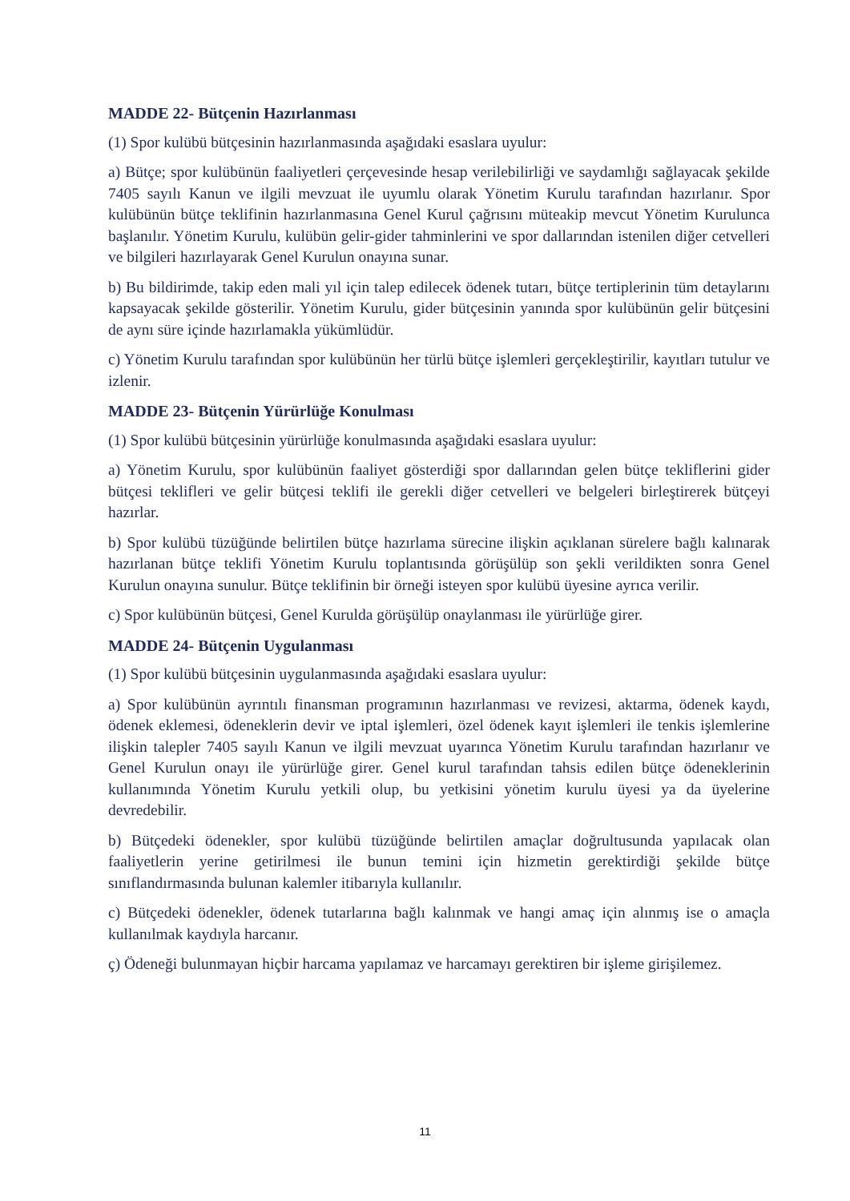MADDE 22- Bütçenin Hazırlanması
(1) Spor kulübü bütçesinin hazırlanmasında aşağıdaki esaslara uyulur:
a) Bütçe; spor kulübünün faaliyetleri çerçevesinde hesap verilebilirliği ve saydamlığı sağlayacak şekilde 7405 sayılı Kanun ve ilgili mevzuat ile uyumlu olarak Yönetim Kurulu tarafından hazırlanır. Spor kulübünün bütçe teklifinin hazırlanmasına Genel Kurul çağrısını müteakip mevcut Yönetim Kurulunca başlanılır. Yönetim Kurulu, kulübün gelir-gider tahminlerini ve spor dallarından istenilen diğer cetvelleri ve bilgileri hazırlayarak Genel Kurulun onayına sunar.
b) Bu bildirimde, takip eden mali yıl için talep edilecek ödenek tutarı, bütçe tertiplerinin tüm detaylarını kapsayacak şekilde gösterilir. Yönetim Kurulu, gider bütçesinin yanında spor kulübünün gelir bütçesini de aynı süre içinde hazırlamakla yükümlüdür.
c) Yönetim Kurulu tarafından spor kulübünün her türlü bütçe işlemleri gerçekleştirilir, kayıtları tutulur ve izlenir.
MADDE 23- Bütçenin Yürürlüğe Konulması
(1) Spor kulübü bütçesinin yürürlüğe konulmasında aşağıdaki esaslara uyulur:
a) Yönetim Kurulu, spor kulübünün faaliyet gösterdiği spor dallarından gelen bütçe tekliflerini gider bütçesi teklifleri ve gelir bütçesi teklifi ile gerekli diğer cetvelleri ve belgeleri birleştirerek bütçeyi hazırlar.
b) Spor kulübü tüzüğünde belirtilen bütçe hazırlama sürecine ilişkin açıklanan sürelere bağlı kalınarak hazırlanan bütçe teklifi Yönetim Kurulu toplantısında görüşülüp son şekli verildikten sonra Genel Kurulun onayına sunulur. Bütçe teklifinin bir örneği isteyen spor kulübü üyesine ayrıca verilir.
c) Spor kulübünün bütçesi, Genel Kurulda görüşülüp onaylanması ile yürürlüğe girer.
MADDE 24- Bütçenin Uygulanması
(1) Spor kulübü bütçesinin uygulanmasında aşağıdaki esaslara uyulur:
a) Spor kulübünün ayrıntılı finansman programının hazırlanması ve revizesi, aktarma, ödenek kaydı, ödenek eklemesi, ödeneklerin devir ve iptal işlemleri, özel ödenek kayıt işlemleri ile tenkis işlemlerine ilişkin talepler 7405 sayılı Kanun ve ilgili mevzuat uyarınca Yönetim Kurulu tarafından hazırlanır ve Genel Kurulun onayı ile yürürlüğe girer. Genel kurul tarafından tahsis edilen bütçe ödeneklerinin kullanımında Yönetim Kurulu yetkili olup, bu yetkisini yönetim kurulu üyesi ya da üyelerine devredebilir.
b) Bütçedeki ödenekler, spor kulübü tüzüğünde belirtilen amaçlar doğrultusunda yapılacak olan faaliyetlerin yerine getirilmesi ile bunun temini için hizmetin gerektirdiği şekilde bütçe sınıflandırmasında bulunan kalemler itibarıyla kullanılır.
c) Bütçedeki ödenekler, ödenek tutarlarına bağlı kalınmak ve hangi amaç için alınmış ise o amaçla kullanılmak kaydıyla harcanır.
ç) Ödeneği bulunmayan hiçbir harcama yapılamaz ve harcamayı gerektiren bir işleme girişilemez.
11